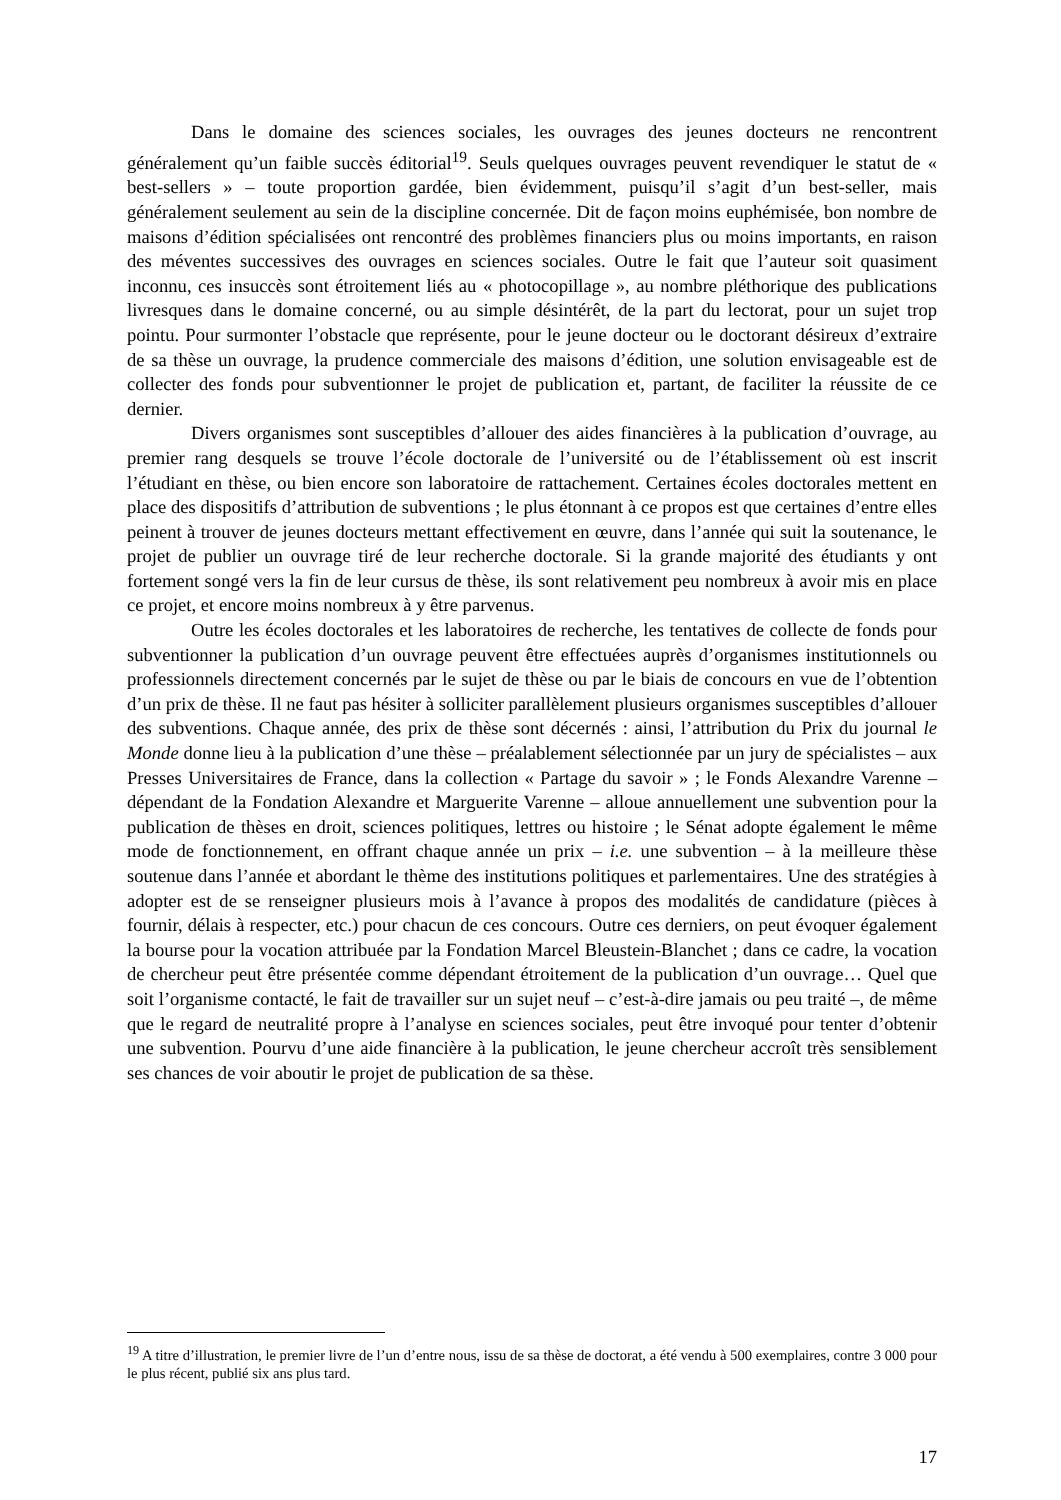Dans le domaine des sciences sociales, les ouvrages des jeunes docteurs ne rencontrent généralement qu’un faible succès éditorial<sup>19</sup>. Seuls quelques ouvrages peuvent revendiquer le statut de « best-sellers » – toute proportion gardée, bien évidemment, puisqu’il s’agit d’un best-seller, mais généralement seulement au sein de la discipline concernée. Dit de façon moins euphémisée, bon nombre de maisons d’édition spécialisées ont rencontré des problèmes financiers plus ou moins importants, en raison des méventes successives des ouvrages en sciences sociales. Outre le fait que l’auteur soit quasiment inconnu, ces insuccès sont étroitement liés au « photocopillage », au nombre pléthorique des publications livresques dans le domaine concerné, ou au simple désintérêt, de la part du lectorat, pour un sujet trop pointu. Pour surmonter l’obstacle que représente, pour le jeune docteur ou le doctorant désireux d’extraire de sa thèse un ouvrage, la prudence commerciale des maisons d’édition, une solution envisageable est de collecter des fonds pour subventionner le projet de publication et, partant, de faciliter la réussite de ce dernier.
Divers organismes sont susceptibles d’allouer des aides financières à la publication d’ouvrage, au premier rang desquels se trouve l’école doctorale de l’université ou de l’établissement où est inscrit l’étudiant en thèse, ou bien encore son laboratoire de rattachement. Certaines écoles doctorales mettent en place des dispositifs d’attribution de subventions ; le plus étonnant à ce propos est que certaines d’entre elles peinent à trouver de jeunes docteurs mettant effectivement en œuvre, dans l’année qui suit la soutenance, le projet de publier un ouvrage tiré de leur recherche doctorale. Si la grande majorité des étudiants y ont fortement songé vers la fin de leur cursus de thèse, ils sont relativement peu nombreux à avoir mis en place ce projet, et encore moins nombreux à y être parvenus.
Outre les écoles doctorales et les laboratoires de recherche, les tentatives de collecte de fonds pour subventionner la publication d’un ouvrage peuvent être effectuées auprès d’organismes institutionnels ou professionnels directement concernés par le sujet de thèse ou par le biais de concours en vue de l’obtention d’un prix de thèse. Il ne faut pas hésiter à solliciter parallèlement plusieurs organismes susceptibles d’allouer des subventions. Chaque année, des prix de thèse sont décernés : ainsi, l’attribution du Prix du journal le Monde donne lieu à la publication d’une thèse – préalablement sélectionnée par un jury de spécialistes – aux Presses Universitaires de France, dans la collection « Partage du savoir » ; le Fonds Alexandre Varenne – dépendant de la Fondation Alexandre et Marguerite Varenne – alloue annuellement une subvention pour la publication de thèses en droit, sciences politiques, lettres ou histoire ; le Sénat adopte également le même mode de fonctionnement, en offrant chaque année un prix – i.e. une subvention – à la meilleure thèse soutenue dans l’année et abordant le thème des institutions politiques et parlementaires. Une des stratégies à adopter est de se renseigner plusieurs mois à l’avance à propos des modalités de candidature (pièces à fournir, délais à respecter, etc.) pour chacun de ces concours. Outre ces derniers, on peut évoquer également la bourse pour la vocation attribuée par la Fondation Marcel Bleustein-Blanchet ; dans ce cadre, la vocation de chercheur peut être présentée comme dépendant étroitement de la publication d’un ouvrage… Quel que soit l’organisme contacté, le fait de travailler sur un sujet neuf – c’est-à-dire jamais ou peu traité –, de même que le regard de neutralité propre à l’analyse en sciences sociales, peut être invoqué pour tenter d’obtenir une subvention. Pourvu d’une aide financière à la publication, le jeune chercheur accroît très sensiblement ses chances de voir aboutir le projet de publication de sa thèse.
<sup>19</sup> A titre d’illustration, le premier livre de l’un d’entre nous, issu de sa thèse de doctorat, a été vendu à 500 exemplaires, contre 3 000 pour le plus récent, publié six ans plus tard.
17